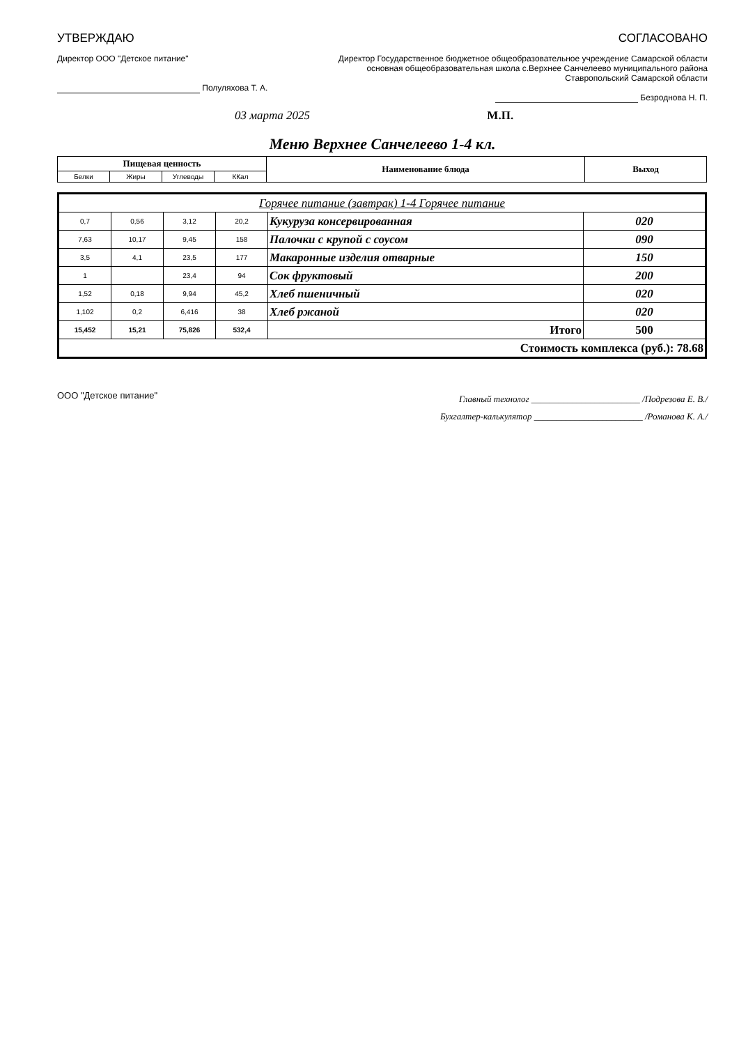УТВЕРЖДАЮ
Директор ООО "Детское питание"
Полуляхова Т. А.
СОГЛАСОВАНО
Директор Государственное бюджетное общеобразовательное учреждение Самарской области основная общеобразовательная школа с.Верхнее Санчелеево муниципального района Ставропольский Самарской области
Безроднова Н. П.
03 марта 2025 М.П.
Меню Верхнее Санчелеево 1-4 кл.
| Пищевая ценность | | | | Наименование блюда | Выход |
| --- | --- | --- | --- | --- | --- |
| Белки | Жиры | Углеводы | ККал | | |
| Горячее питание (завтрак) 1-4 Горячее питание | | | | | |
| 0,7 | 0,56 | 3,12 | 20,2 | Кукуруза консервированная | 020 |
| 7,63 | 10,17 | 9,45 | 158 | Палочки с крупой с соусом | 090 |
| 3,5 | 4,1 | 23,5 | 177 | Макаронные изделия отварные | 150 |
| 1 | | 23,4 | 94 | Сок фруктовый | 200 |
| 1,52 | 0,18 | 9,94 | 45,2 | Хлеб пшеничный | 020 |
| 1,102 | 0,2 | 6,416 | 38 | Хлеб ржаной | 020 |
| 15,452 | 15,21 | 75,826 | 532,4 | Итого | 500 |
| Стоимость комплекса (руб.): 78.68 | | | | | |
ООО "Детское питание"
Главный технолог ________________________ /Подрезова Е. В./
Бухгалтер-калькулятор ________________________ /Романова К. А./